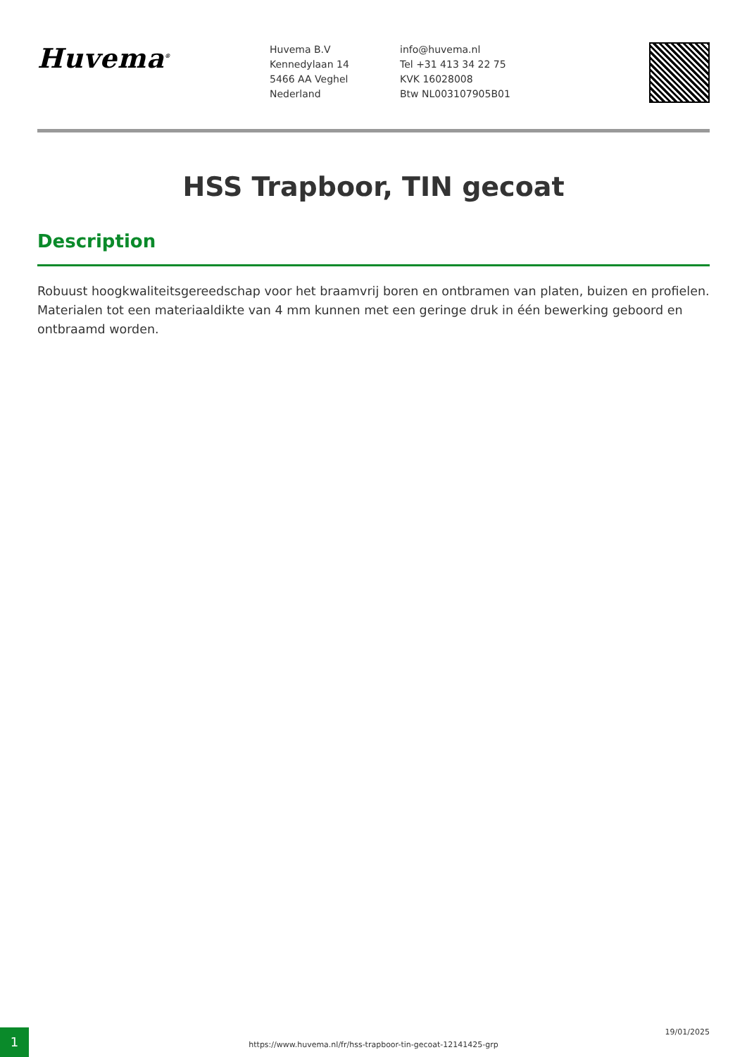Huvema<sup>®</sup>
Huvema B.V
Kennedylaan 14
5466 AA Veghel
Nederland
info@huvema.nl
Tel +31 413 34 22 75
KVK 16028008
Btw NL003107905B01
HSS Trapboor, TIN gecoat
Description
Robuust hoogkwaliteitsgereedschap voor het braamvrij boren en ontbramen van platen, buizen en profielen. Materialen tot een materiaaldikte van 4 mm kunnen met een geringe druk in één bewerking geboord en ontbraamd worden.
1
https://www.huvema.nl/fr/hss-trapboor-tin-gecoat-12141425-grp
19/01/2025